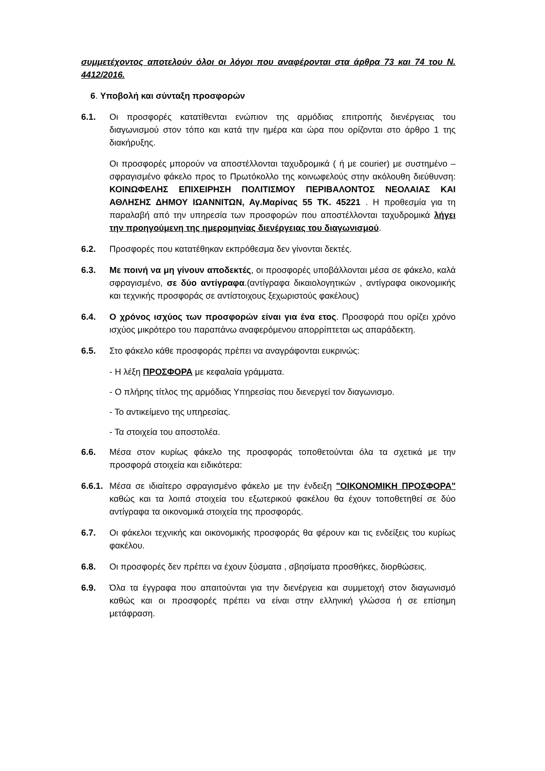συμμετέχοντος αποτελούν όλοι οι λόγοι που αναφέρονται στα άρθρα 73 και 74 του Ν. 4412/2016.
6. Υποβολή και σύνταξη προσφορών
6.1. Οι προσφορές κατατίθενται ενώπιον της αρμόδιας επιτροπής διενέργειας του διαγωνισμού στον τόπο και κατά την ημέρα και ώρα που ορίζονται στο άρθρο 1 της διακήρυξης.
Οι προσφορές μπορούν να αποστέλλονται ταχυδρομικά ( ή με courier) με συστημένο – σφραγισμένο φάκελο προς το Πρωτόκολλο της κοινωφελούς στην ακόλουθη διεύθυνση: ΚΟΙΝΩΦΕΛΗΣ ΕΠΙΧΕΙΡΗΣΗ ΠΟΛΙΤΙΣΜΟΥ ΠΕΡΙΒΑΛΟΝΤΟΣ ΝΕΟΛΑΙΑΣ ΚΑΙ ΑΘΛΗΣΗΣ ΔΗΜΟΥ ΙΩΑΝΝΙΤΩΝ, Αγ.Μαρίνας 55 ΤΚ. 45221 . Η προθεσμία για τη παραλαβή από την υπηρεσία των προσφορών που αποστέλλονται ταχυδρομικά λήγει την προηγούμενη της ημερομηνίας διενέργειας του διαγωνισμού.
6.2. Προσφορές που κατατέθηκαν εκπρόθεσμα δεν γίνονται δεκτές.
6.3. Με ποινή να μη γίνουν αποδεκτές, οι προσφορές υποβάλλονται μέσα σε φάκελο, καλά σφραγισμένο, σε δύο αντίγραφα.(αντίγραφα δικαιολογητικών , αντίγραφα οικονομικής και τεχνικής προσφοράς σε αντίστοιχους ξεχωριστούς φακέλους)
6.4. Ο χρόνος ισχύος των προσφορών είναι για ένα ετος. Προσφορά που ορίζει χρόνο ισχύος μικρότερο του παραπάνω αναφερόμενου απορρίπτεται ως απαράδεκτη.
6.5. Στο φάκελο κάθε προσφοράς πρέπει να αναγράφονται ευκρινώς:
- Η λέξη ΠΡΟΣΦΟΡΑ με κεφαλαία γράμματα.
- Ο πλήρης τίτλος της αρμόδιας Υπηρεσίας που διενεργεί τον διαγωνισμο.
- Το αντικείμενο της υπηρεσίας.
- Τα στοιχεία του αποστολέα.
6.6. Μέσα στον κυρίως φάκελο της προσφοράς τοποθετούνται όλα τα σχετικά με την προσφορά στοιχεία και ειδικότερα:
6.6.1.
Μέσα σε ιδιαίτερο σφραγισμένο φάκελο με την ένδειξη "ΟΙΚΟΝΟΜΙΚΗ ΠΡΟΣΦΟΡΑ" καθώς και τα λοιπά στοιχεία του εξωτερικού φακέλου θα έχουν τοποθετηθεί σε δύο αντίγραφα τα οικονομικά στοιχεία της προσφοράς.
6.7. Οι φάκελοι τεχνικής και οικονομικής προσφοράς θα φέρουν και τις ενδείξεις του κυρίως φακέλου.
6.8. Οι προσφορές δεν πρέπει να έχουν ξύσματα , σβησίματα προσθήκες, διορθώσεις.
6.9. Όλα τα έγγραφα που απαιτούνται για την διενέργεια και συμμετοχή στον διαγωνισμό καθώς και οι προσφορές πρέπει να είναι στην ελληνική γλώσσα ή σε επίσημη μετάφραση.